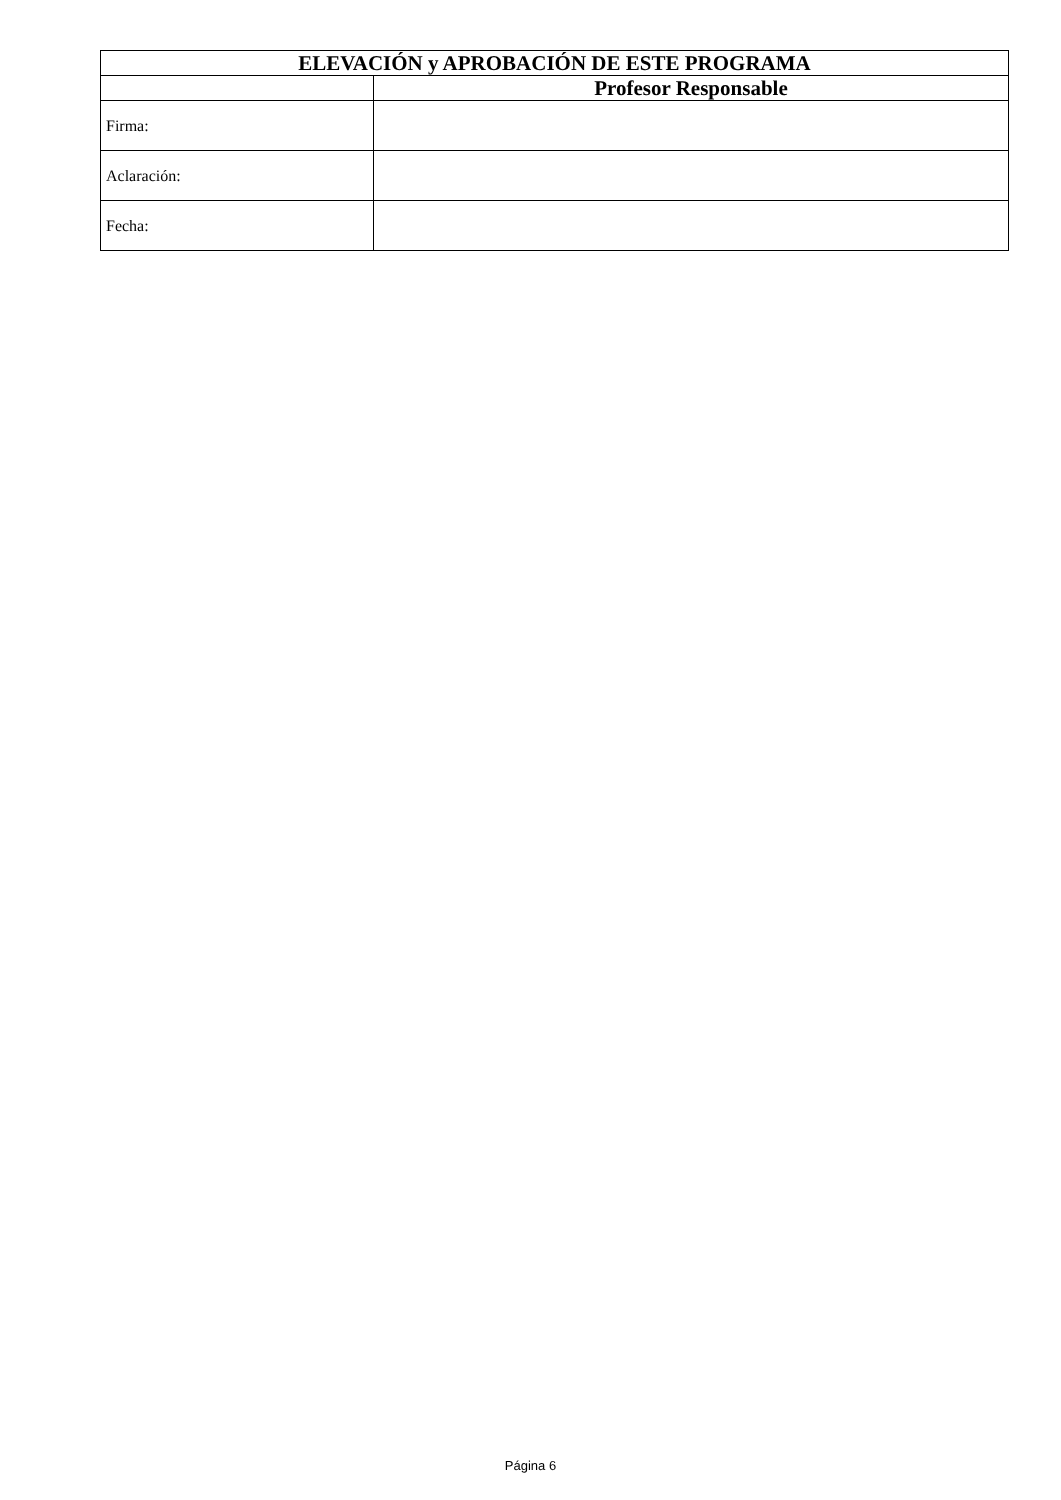| ELEVACIÓN y APROBACIÓN DE ESTE PROGRAMA | |
| --- | --- |
| | Profesor Responsable |
| Firma: | |
| Aclaración: | |
| Fecha: | |
Página 6